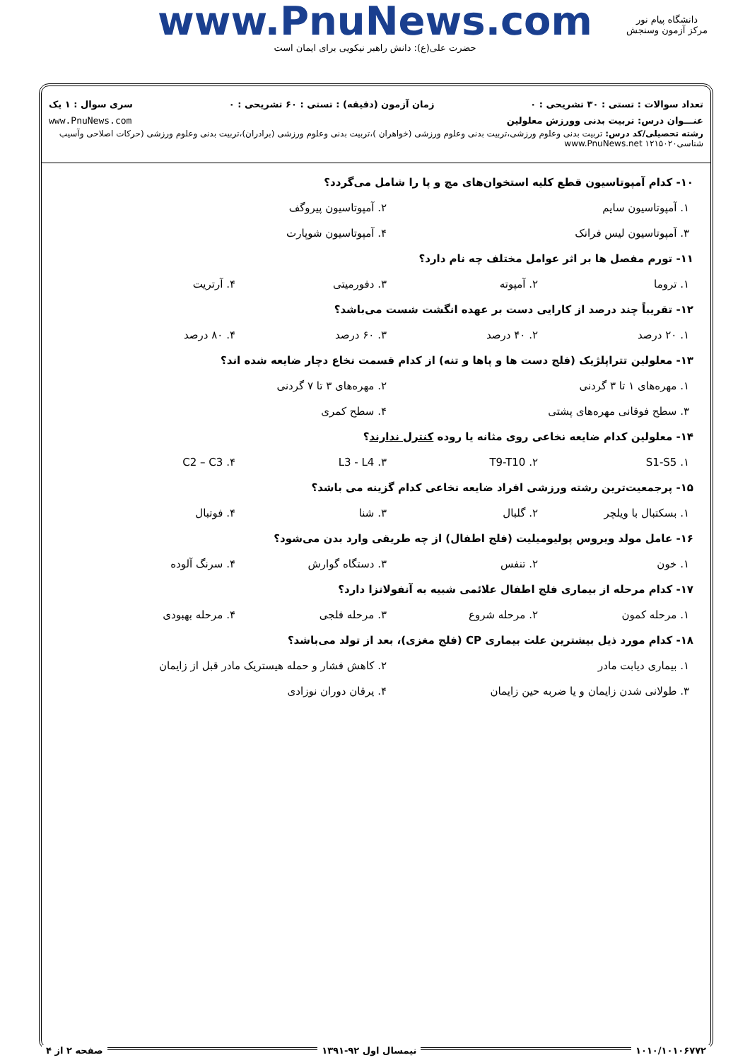www.PnuNews.com
حضرت علی(ع): دانش راهبر نیکویی برای ایمان است
دانشگاه پیام نور
مرکز آزمون وسنجش
تعداد سوالات : تستی : ۳۰ تشریحی : ۰ زمان آزمون (دقیقه) : تستی : ۶۰ تشریحی : ۰ سری سوال : ۱ یک
عنـــوان درس: تربیت بدنی وورزش معلولین www.PnuNews.com
رشته تحصیلی/کد درس: تربیت بدنی وعلوم ورزشی،تربیت بدنی وعلوم ورزشی (خواهران )،تربیت بدنی وعلوم ورزشی (برادران)،تربیت بدنی وعلوم ورزشی (حرکات اصلاحی وآسیب شناسی۱۲۱۵۰۲۰ www.PnuNews.net
۱۰- کدام آمپوتاسیون قطع کلیه استخوان‌های مچ و پا را شامل می‌گردد؟
۱. آمپوتاسیون سایم ۲. آمپوتاسیون پیروگف
۳. آمپوتاسیون لیس فرانک ۴. آمپوتاسیون شوپارت
۱۱- تورم مفصل ها بر اثر عوامل مختلف چه نام دارد؟
۱. تروما ۲. آمپوته ۳. دفورمیتی ۴. آرتریت
۱۲- تقریباً چند درصد از کارایی دست بر عهده انگشت شست می‌باشد؟
۱. ۲۰ درصد ۲. ۴۰ درصد ۳. ۶۰ درصد ۴. ۸۰ درصد
۱۳- معلولین تتراپلژیک (فلج دست ها و پاها و تنه) از کدام قسمت نخاع دچار ضایعه شده اند؟
۱. مهره‌های ۱ تا ۳ گردنی ۲. مهره‌های ۳ تا ۷ گردنی
۳. سطح فوقانی مهره‌های پشتی ۴. سطح کمری
۱۴- معلولین کدام ضایعه نخاعی روی مثانه یا روده کنترل ندارند؟
۱. S1-S5 ۲. T9-T10 ۳. L3 - L4 ۴. C2 – C3
۱۵- پرجمعیت‌ترین رشته ورزشی افراد ضایعه نخاعی کدام گزینه می باشد؟
۱. بسکتبال با ویلچر ۲. گلبال ۳. شنا ۴. فوتبال
۱۶- عامل مولد ویروس پولیومیلیت (فلج اطفال) از چه طریقی وارد بدن می‌شود؟
۱. خون ۲. تنفس ۳. دستگاه گوارش ۴. سرنگ آلوده
۱۷- کدام مرحله از بیماری فلج اطفال علائمی شبیه به آنفولانزا دارد؟
۱. مرحله کمون ۲. مرحله شروع ۳. مرحله فلجی ۴. مرحله بهبودی
۱۸- کدام مورد ذیل بیشترین علت بیماری CP (فلج مغزی)، بعد از تولد می‌باشد؟
۱. بیماری دیابت مادر ۲. کاهش فشار و حمله هیستریک مادر قبل از زایمان
۳. طولانی شدن زایمان و یا ضربه حین زایمان ۴. یرقان دوران نوزادی
۱۰۱۰/۱۰۱۰۶۷۷۲ نیمسال اول ۹۲-۱۳۹۱ صفحه ۲ از ۴